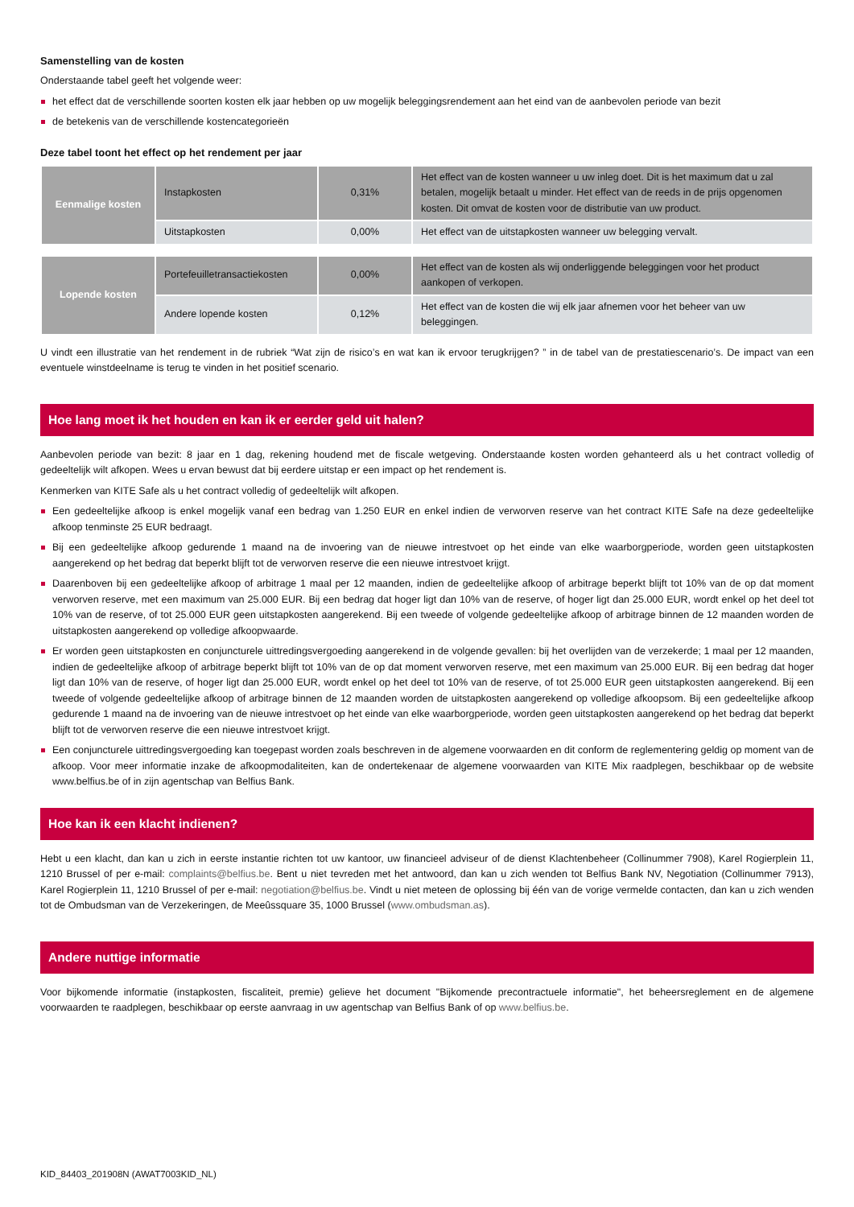Samenstelling van de kosten
Onderstaande tabel geeft het volgende weer:
het effect dat de verschillende soorten kosten elk jaar hebben op uw mogelijk beleggingsrendement aan het eind van de aanbevolen periode van bezit
de betekenis van de verschillende kostencategorieën
Deze tabel toont het effect op het rendement per jaar
| Eenmalige kosten | Instapkosten | 0,31% | Het effect van de kosten wanneer u uw inleg doet. Dit is het maximum dat u zal betalen, mogelijk betaalt u minder. Het effect van de reeds in de prijs opgenomen kosten. Dit omvat de kosten voor de distributie van uw product. |
| | Uitstapkosten | 0,00% | Het effect van de uitstapkosten wanneer uw belegging vervalt. |
| Lopende kosten | Portefeuilletransactiekosten | 0,00% | Het effect van de kosten als wij onderliggende beleggingen voor het product aankopen of verkopen. |
| | Andere lopende kosten | 0,12% | Het effect van de kosten die wij elk jaar afnemen voor het beheer van uw beleggingen. |
U vindt een illustratie van het rendement in de rubriek “Wat zijn de risico’s en wat kan ik ervoor terugkrijgen? ” in de tabel van de prestatiescenario’s. De impact van een eventuele winstdeelname is terug te vinden in het positief scenario.
Hoe lang moet ik het houden en kan ik er eerder geld uit halen?
Aanbevolen periode van bezit: 8 jaar en 1 dag, rekening houdend met de fiscale wetgeving. Onderstaande kosten worden gehanteerd als u het contract volledig of gedeeltelijk wilt afkopen. Wees u ervan bewust dat bij eerdere uitstap er een impact op het rendement is.
Kenmerken van KITE Safe als u het contract volledig of gedeeltelijk wilt afkopen.
Een gedeeltelijke afkoop is enkel mogelijk vanaf een bedrag van 1.250 EUR en enkel indien de verworven reserve van het contract KITE Safe na deze gedeeltelijke afkoop tenminste 25 EUR bedraagt.
Bij een gedeeltelijke afkoop gedurende 1 maand na de invoering van de nieuwe intrestvoet op het einde van elke waarborgperiode, worden geen uitstapkosten aangerekend op het bedrag dat beperkt blijft tot de verworven reserve die een nieuwe intrestvoet krijgt.
Daarenboven bij een gedeeltelijke afkoop of arbitrage 1 maal per 12 maanden, indien de gedeeltelijke afkoop of arbitrage beperkt blijft tot 10% van de op dat moment verworven reserve, met een maximum van 25.000 EUR. Bij een bedrag dat hoger ligt dan 10% van de reserve, of hoger ligt dan 25.000 EUR, wordt enkel op het deel tot 10% van de reserve, of tot 25.000 EUR geen uitstapkosten aangerekend. Bij een tweede of volgende gedeeltelijke afkoop of arbitrage binnen de 12 maanden worden de uitstapkosten aangerekend op volledige afkoopwaarde.
Er worden geen uitstapkosten en conjuncturele uittredingsvergoeding aangerekend in de volgende gevallen: bij het overlijden van de verzekerde; 1 maal per 12 maanden, indien de gedeeltelijke afkoop of arbitrage beperkt blijft tot 10% van de op dat moment verworven reserve, met een maximum van 25.000 EUR. Bij een bedrag dat hoger ligt dan 10% van de reserve, of hoger ligt dan 25.000 EUR, wordt enkel op het deel tot 10% van de reserve, of tot 25.000 EUR geen uitstapkosten aangerekend. Bij een tweede of volgende gedeeltelijke afkoop of arbitrage binnen de 12 maanden worden de uitstapkosten aangerekend op volledige afkoopsom. Bij een gedeeltelijke afkoop gedurende 1 maand na de invoering van de nieuwe intrestvoet op het einde van elke waarborgperiode, worden geen uitstapkosten aangerekend op het bedrag dat beperkt blijft tot de verworven reserve die een nieuwe intrestvoet krijgt.
Een conjuncturele uittredingsvergoeding kan toegepast worden zoals beschreven in de algemene voorwaarden en dit conform de reglementering geldig op moment van de afkoop. Voor meer informatie inzake de afkoopmodaliteiten, kan de ondertekenaar de algemene voorwaarden van KITE Mix raadplegen, beschikbaar op de website www.belfius.be of in zijn agentschap van Belfius Bank.
Hoe kan ik een klacht indienen?
Hebt u een klacht, dan kan u zich in eerste instantie richten tot uw kantoor, uw financieel adviseur of de dienst Klachtenbeheer (Collinummer 7908), Karel Rogierplein 11, 1210 Brussel of per e-mail: complaints@belfius.be. Bent u niet tevreden met het antwoord, dan kan u zich wenden tot Belfius Bank NV, Negotiation (Collinummer 7913), Karel Rogierplein 11, 1210 Brussel of per e-mail: negotiation@belfius.be. Vindt u niet meteen de oplossing bij één van de vorige vermelde contacten, dan kan u zich wenden tot de Ombudsman van de Verzekeringen, de Meeûssquare 35, 1000 Brussel (www.ombudsman.as).
Andere nuttige informatie
Voor bijkomende informatie (instapkosten, fiscaliteit, premie) gelieve het document "Bijkomende precontractuele informatie", het beheersreglement en de algemene voorwaarden te raadplegen, beschikbaar op eerste aanvraag in uw agentschap van Belfius Bank of op www.belfius.be.
KID_84403_201908N (AWAT7003KID_NL)